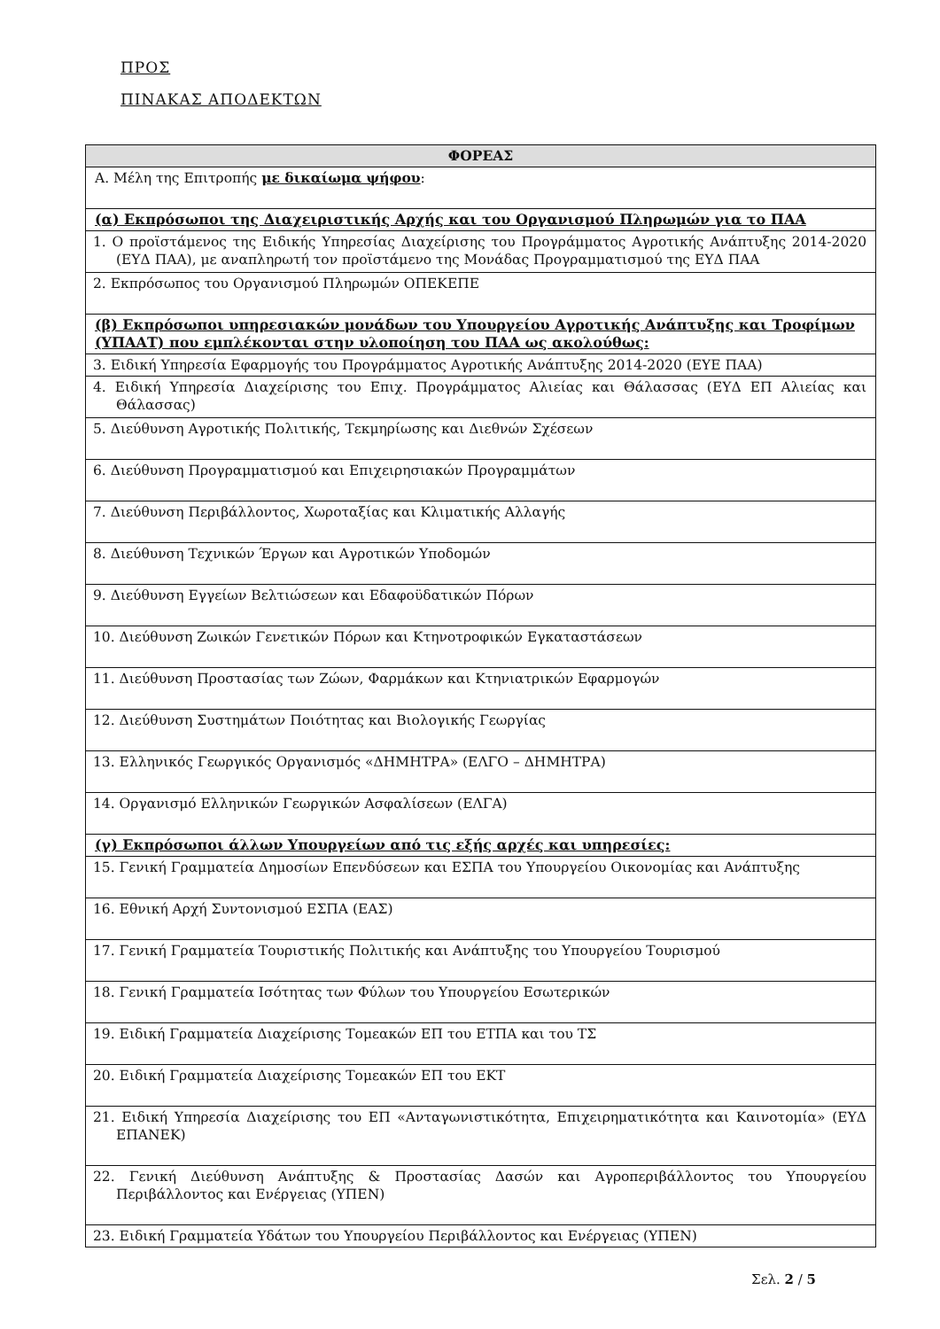ΠΡΟΣ
ΠΙΝΑΚΑΣ ΑΠΟΔΕΚΤΩΝ
| ΦΟΡΕΑΣ |
| --- |
| Α. Μέλη της Επιτροπής με δικαίωμα ψήφου : |
| (α) Εκπρόσωποι της Διαχειριστικής Αρχής και του Οργανισμού Πληρωμών για το ΠΑΑ |
| 1. Ο προϊστάμενος της Ειδικής Υπηρεσίας Διαχείρισης του Προγράμματος Αγροτικής Ανάπτυξης 2014-2020 (ΕΥΔ ΠΑΑ), με αναπληρωτή τον προϊστάμενο της Μονάδας Προγραμματισμού της ΕΥΔ ΠΑΑ |
| 2. Εκπρόσωπος του Οργανισμού Πληρωμών ΟΠΕΚΕΠΕ |
| (β) Εκπρόσωποι υπηρεσιακών μονάδων του Υπουργείου Αγροτικής Ανάπτυξης και Τροφίμων (ΥΠΑΑΤ) που εμπλέκονται στην υλοποίηση του ΠΑΑ ως ακολούθως: |
| 3. Ειδική Υπηρεσία Εφαρμογής του Προγράμματος Αγροτικής Ανάπτυξης 2014-2020 (ΕΥΕ ΠΑΑ) |
| 4. Ειδική Υπηρεσία Διαχείρισης του Επιχ. Προγράμματος Αλιείας και Θάλασσας (ΕΥΔ ΕΠ Αλιείας και Θάλασσας) |
| 5. Διεύθυνση Αγροτικής Πολιτικής, Τεκμηρίωσης και Διεθνών Σχέσεων |
| 6. Διεύθυνση Προγραμματισμού και Επιχειρησιακών Προγραμμάτων |
| 7. Διεύθυνση Περιβάλλοντος, Χωροταξίας και Κλιματικής Αλλαγής |
| 8. Διεύθυνση Τεχνικών Έργων και Αγροτικών Υποδομών |
| 9. Διεύθυνση Εγγείων Βελτιώσεων και Εδαφοϋδατικών Πόρων |
| 10. Διεύθυνση Ζωικών Γενετικών Πόρων και Κτηνοτροφικών Εγκαταστάσεων |
| 11. Διεύθυνση Προστασίας των Ζώων, Φαρμάκων και Κτηνιατρικών Εφαρμογών |
| 12. Διεύθυνση Συστημάτων Ποιότητας και Βιολογικής Γεωργίας |
| 13. Ελληνικός Γεωργικός Οργανισμός «ΔΗΜΗΤΡΑ» (ΕΛΓΟ – ΔΗΜΗΤΡΑ) |
| 14. Οργανισμό Ελληνικών Γεωργικών Ασφαλίσεων (ΕΛΓΑ) |
| (γ) Εκπρόσωποι άλλων Υπουργείων από τις εξής αρχές και υπηρεσίες: |
| 15. Γενική Γραμματεία Δημοσίων Επενδύσεων και ΕΣΠΑ του Υπουργείου Οικονομίας και Ανάπτυξης |
| 16. Εθνική Αρχή Συντονισμού ΕΣΠΑ (ΕΑΣ) |
| 17. Γενική Γραμματεία Τουριστικής Πολιτικής και Ανάπτυξης του Υπουργείου Τουρισμού |
| 18. Γενική Γραμματεία Ισότητας των Φύλων του Υπουργείου Εσωτερικών |
| 19. Ειδική Γραμματεία Διαχείρισης Τομεακών ΕΠ του ΕΤΠΑ και του ΤΣ |
| 20. Ειδική Γραμματεία Διαχείρισης Τομεακών ΕΠ του ΕΚΤ |
| 21. Ειδική Υπηρεσία Διαχείρισης του ΕΠ «Ανταγωνιστικότητα, Επιχειρηματικότητα και Καινοτομία» (ΕΥΔ ΕΠΑΝΕΚ) |
| 22. Γενική Διεύθυνση Ανάπτυξης & Προστασίας Δασών και Αγροπεριβάλλοντος του Υπουργείου Περιβάλλοντος και Ενέργειας (ΥΠΕΝ) |
| 23. Ειδική Γραμματεία Υδάτων του Υπουργείου Περιβάλλοντος και Ενέργειας (ΥΠΕΝ) |
Σελ. 2 / 5